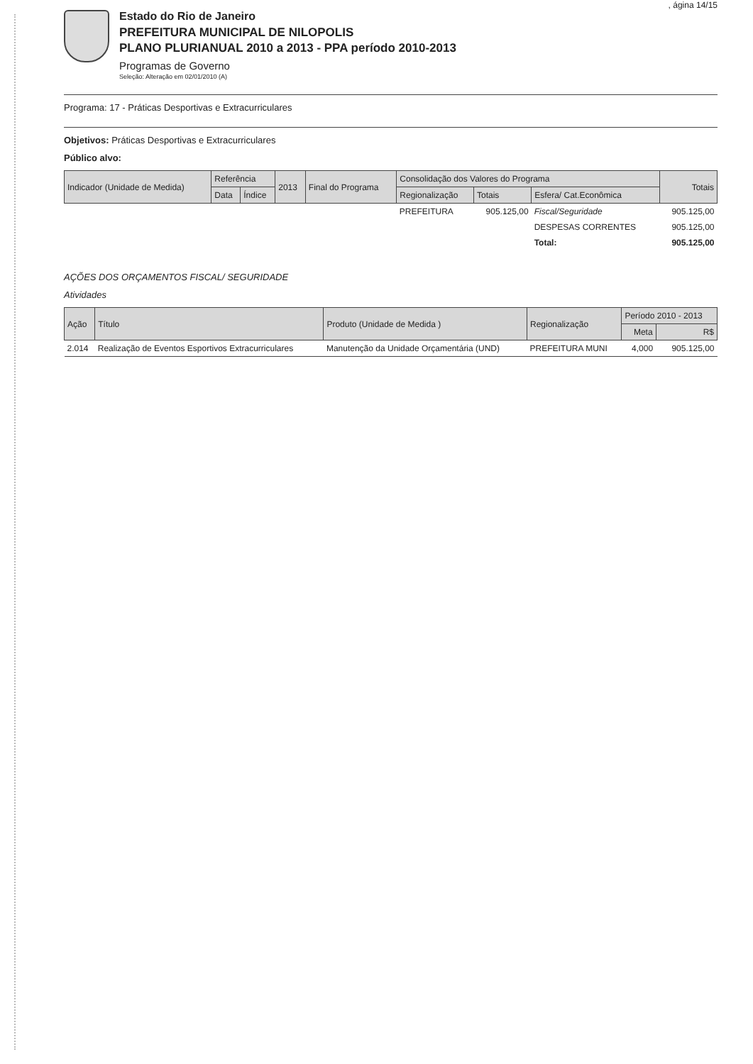, ágina 14/15
Estado do Rio de Janeiro
PREFEITURA MUNICIPAL DE NILOPOLIS
PLANO PLURIANUAL 2010 a 2013 - PPA período 2010-2013
Programas de Governo
Seleção: Alteração em 02/01/2010 (A)
Programa: 17 - Práticas Desportivas e Extracurriculares
Objetivos: Práticas Desportivas e Extracurriculares
Público alvo:
| Indicador (Unidade de Medida) | Referência | | 2013 | Final do Programa | Consolidação dos Valores do Programa | | | Totais |
| --- | --- | --- | --- | --- | --- | --- | --- | --- |
| | Data | Índice | | | Regionalização | Totais | Esfera/ Cat.Econômica | |
| | | | | | PREFEITURA | 905.125,00 | Fiscal/Seguridade | 905.125,00 |
| | | | | | | | DESPESAS CORRENTES | 905.125,00 |
| | | | | | | | Total: | 905.125,00 |
AÇÕES DOS ORÇAMENTOS FISCAL/ SEGURIDADE
Atividades
| Ação | Título | Produto (Unidade de Medida ) | Regionalização | Período 2010 - 2013 | |
| --- | --- | --- | --- | --- | --- |
| | | | | Meta | R$ |
| 2.014 | Realização de Eventos Esportivos Extracurriculares | Manutenção da Unidade Orçamentária (UND) | PREFEITURA MUNI | 4,000 | 905.125,00 |